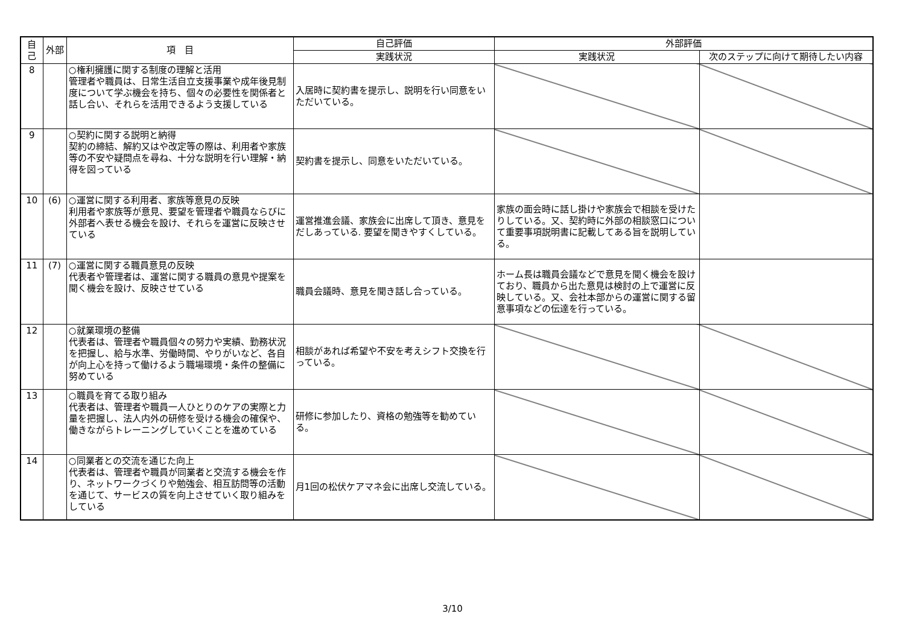| 自己 | 外部 | 項 目 | 自己評価 | 外部評価 | |
| --- | --- | --- | --- | --- | --- |
| | | | 実践状況 | 実践状況 | 次のステップに向けて期待したい内容 |
| 8 | | ○権利擁護に関する制度の理解と活用 管理者や職員は、日常生活自立支援事業や成年後見制度について学ぶ機会を持ち、個々の必要性を関係者と話し合い、それらを活用できるよう支援している | 入居時に契約書を提示し、説明を行い同意をいただいている。 | | |
| 9 | | ○契約に関する説明と納得 契約の締結、解約又はや改定等の際は、利用者や家族等の不安や疑問点を尋ね、十分な説明を行い理解・納得を図っている | 契約書を提示し、同意をいただいている。 | | |
| 10 | (6) | ○運営に関する利用者、家族等意見の反映 利用者や家族等が意見、要望を管理者や職員ならびに外部者へ表せる機会を設け、それらを運営に反映させている | 運営推進会議、家族会に出席して頂き、意見をだしあっている. 要望を聞きやすくしている。 | 家族の面会時に話し掛けや家族会で相談を受けたりしている。又、契約時に外部の相談窓口について重要事項説明書に記載してある旨を説明している。 | |
| 11 | (7) | ○運営に関する職員意見の反映 代表者や管理者は、運営に関する職員の意見や提案を聞く機会を設け、反映させている | 職員会議時、意見を聞き話し合っている。 | ホーム長は職員会議などで意見を聞く機会を設けており、職員から出た意見は検討の上で運営に反映している。又、会社本部からの運営に関する留意事項などの伝達を行っている。 | |
| 12 | | ○就業環境の整備 代表者は、管理者や職員個々の努力や実績、勤務状況を把握し、給与水準、労働時間、やりがいなど、各自が向上心を持って働けるよう職場環境・条件の整備に努めている | 相談があれば希望や不安を考えシフト交換を行っている。 | | |
| 13 | | ○職員を育てる取り組み 代表者は、管理者や職員一人ひとりのケアの実際と力量を把握し、法人内外の研修を受ける機会の確保や、働きながらトレーニングしていくことを進めている | 研修に参加したり、資格の勉強等を勧めている。 | | |
| 14 | | ○同業者との交流を通じた向上 代表者は、管理者や職員が同業者と交流する機会を作り、ネットワークづくりや勉強会、相互訪問等の活動を通じて、サービスの質を向上させていく取り組みをしている | 月1回の松伏ケアマネ会に出席し交流している。 | | |
3/10